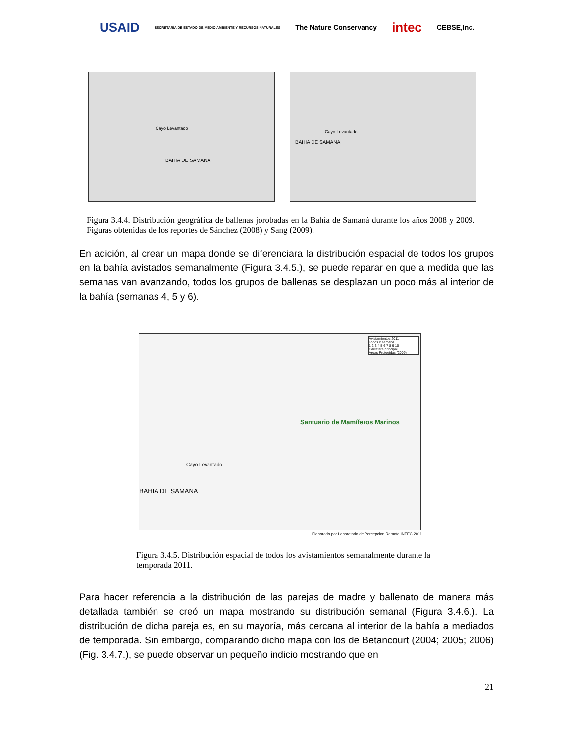USAID SECRETARÍA DE ESTADO DE MEDIO AMBIENTE Y RECURSOS NATURALES The Nature Conservancy intec CEBSE,Inc.
BAHIA DE SAMANA
Cayo Levantado
BAHIA DE SAMANA
Cayo Levantado
Figura 3.4.4. Distribución geográfica de ballenas jorobadas en la Bahía de Samaná durante los años 2008 y 2009. Figuras obtenidas de los reportes de Sánchez (2008) y Sang (2009).
En adición, al crear un mapa donde se diferenciara la distribución espacial de todos los grupos en la bahía avistados semanalmente (Figura 3.4.5.), se puede reparar en que a medida que las semanas van avanzando, todos los grupos de ballenas se desplazan un poco más al interior de la bahía (semanas 4, 5 y 6).
Santuario de Mamíferos Marinos
Cayo Levantado
BAHIA DE SAMANA
Avistamientos 2011
Todos x semana
1 2 3 4 5 6 7 8 9 10
Carretera principal
Areas Protegidas (2009)
Elaborado por Laboratorio de Percepcion Remota INTEC 2011
Figura 3.4.5. Distribución espacial de todos los avistamientos semanalmente durante la temporada 2011.
Para hacer referencia a la distribución de las parejas de madre y ballenato de manera más detallada también se creó un mapa mostrando su distribución semanal (Figura 3.4.6.). La distribución de dicha pareja es, en su mayoría, más cercana al interior de la bahía a mediados de temporada. Sin embargo, comparando dicho mapa con los de Betancourt (2004; 2005; 2006) (Fig. 3.4.7.), se puede observar un pequeño indicio mostrando que en
21